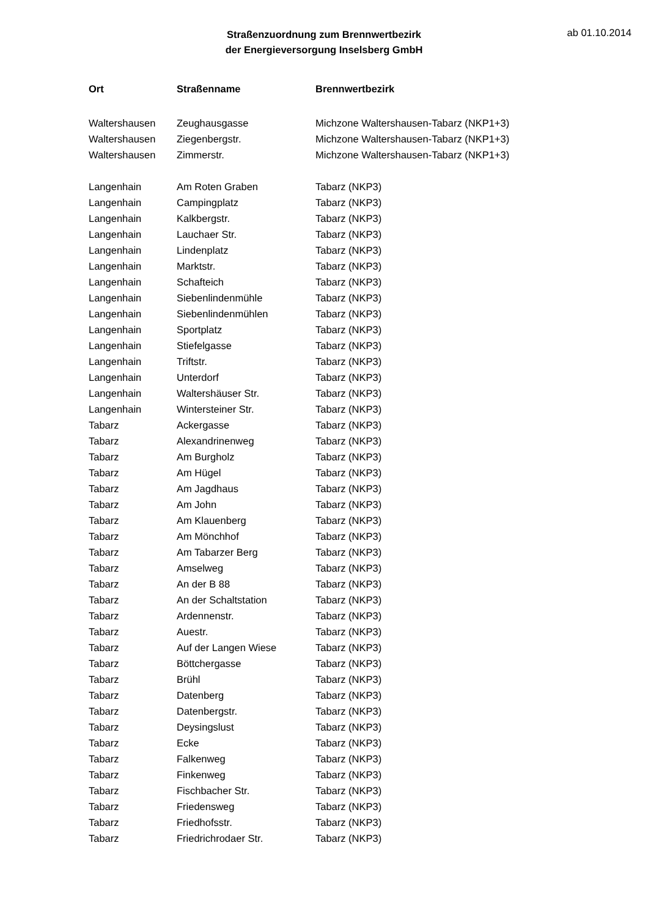Straßenzuordnung zum Brennwertbezirk
der Energieversorgung Inselsberg GmbH
ab 01.10.2014
| Ort | Straßenname | Brennwertbezirk |
| --- | --- | --- |
| Waltershausen | Zeughausgasse | Michzone Waltershausen-Tabarz (NKP1+3) |
| Waltershausen | Ziegenbergstr. | Michzone Waltershausen-Tabarz (NKP1+3) |
| Waltershausen | Zimmerstr. | Michzone Waltershausen-Tabarz (NKP1+3) |
| Langenhain | Am Roten Graben | Tabarz (NKP3) |
| Langenhain | Campingplatz | Tabarz (NKP3) |
| Langenhain | Kalkbergstr. | Tabarz (NKP3) |
| Langenhain | Lauchaer Str. | Tabarz (NKP3) |
| Langenhain | Lindenplatz | Tabarz (NKP3) |
| Langenhain | Marktstr. | Tabarz (NKP3) |
| Langenhain | Schafteich | Tabarz (NKP3) |
| Langenhain | Siebenlindenmühle | Tabarz (NKP3) |
| Langenhain | Siebenlindenmühlen | Tabarz (NKP3) |
| Langenhain | Sportplatz | Tabarz (NKP3) |
| Langenhain | Stiefelgasse | Tabarz (NKP3) |
| Langenhain | Triftstr. | Tabarz (NKP3) |
| Langenhain | Unterdorf | Tabarz (NKP3) |
| Langenhain | Waltershäuser Str. | Tabarz (NKP3) |
| Langenhain | Wintersteiner Str. | Tabarz (NKP3) |
| Tabarz | Ackergasse | Tabarz (NKP3) |
| Tabarz | Alexandrinenweg | Tabarz (NKP3) |
| Tabarz | Am Burgholz | Tabarz (NKP3) |
| Tabarz | Am Hügel | Tabarz (NKP3) |
| Tabarz | Am Jagdhaus | Tabarz (NKP3) |
| Tabarz | Am John | Tabarz (NKP3) |
| Tabarz | Am Klauenberg | Tabarz (NKP3) |
| Tabarz | Am Mönchhof | Tabarz (NKP3) |
| Tabarz | Am Tabarzer Berg | Tabarz (NKP3) |
| Tabarz | Amselweg | Tabarz (NKP3) |
| Tabarz | An der B 88 | Tabarz (NKP3) |
| Tabarz | An der Schaltstation | Tabarz (NKP3) |
| Tabarz | Ardennenstr. | Tabarz (NKP3) |
| Tabarz | Auestr. | Tabarz (NKP3) |
| Tabarz | Auf der Langen Wiese | Tabarz (NKP3) |
| Tabarz | Böttchergasse | Tabarz (NKP3) |
| Tabarz | Brühl | Tabarz (NKP3) |
| Tabarz | Datenberg | Tabarz (NKP3) |
| Tabarz | Datenbergstr. | Tabarz (NKP3) |
| Tabarz | Deysingslust | Tabarz (NKP3) |
| Tabarz | Ecke | Tabarz (NKP3) |
| Tabarz | Falkenweg | Tabarz (NKP3) |
| Tabarz | Finkenweg | Tabarz (NKP3) |
| Tabarz | Fischbacher Str. | Tabarz (NKP3) |
| Tabarz | Friedensweg | Tabarz (NKP3) |
| Tabarz | Friedhofsstr. | Tabarz (NKP3) |
| Tabarz | Friedrichrodaer Str. | Tabarz (NKP3) |